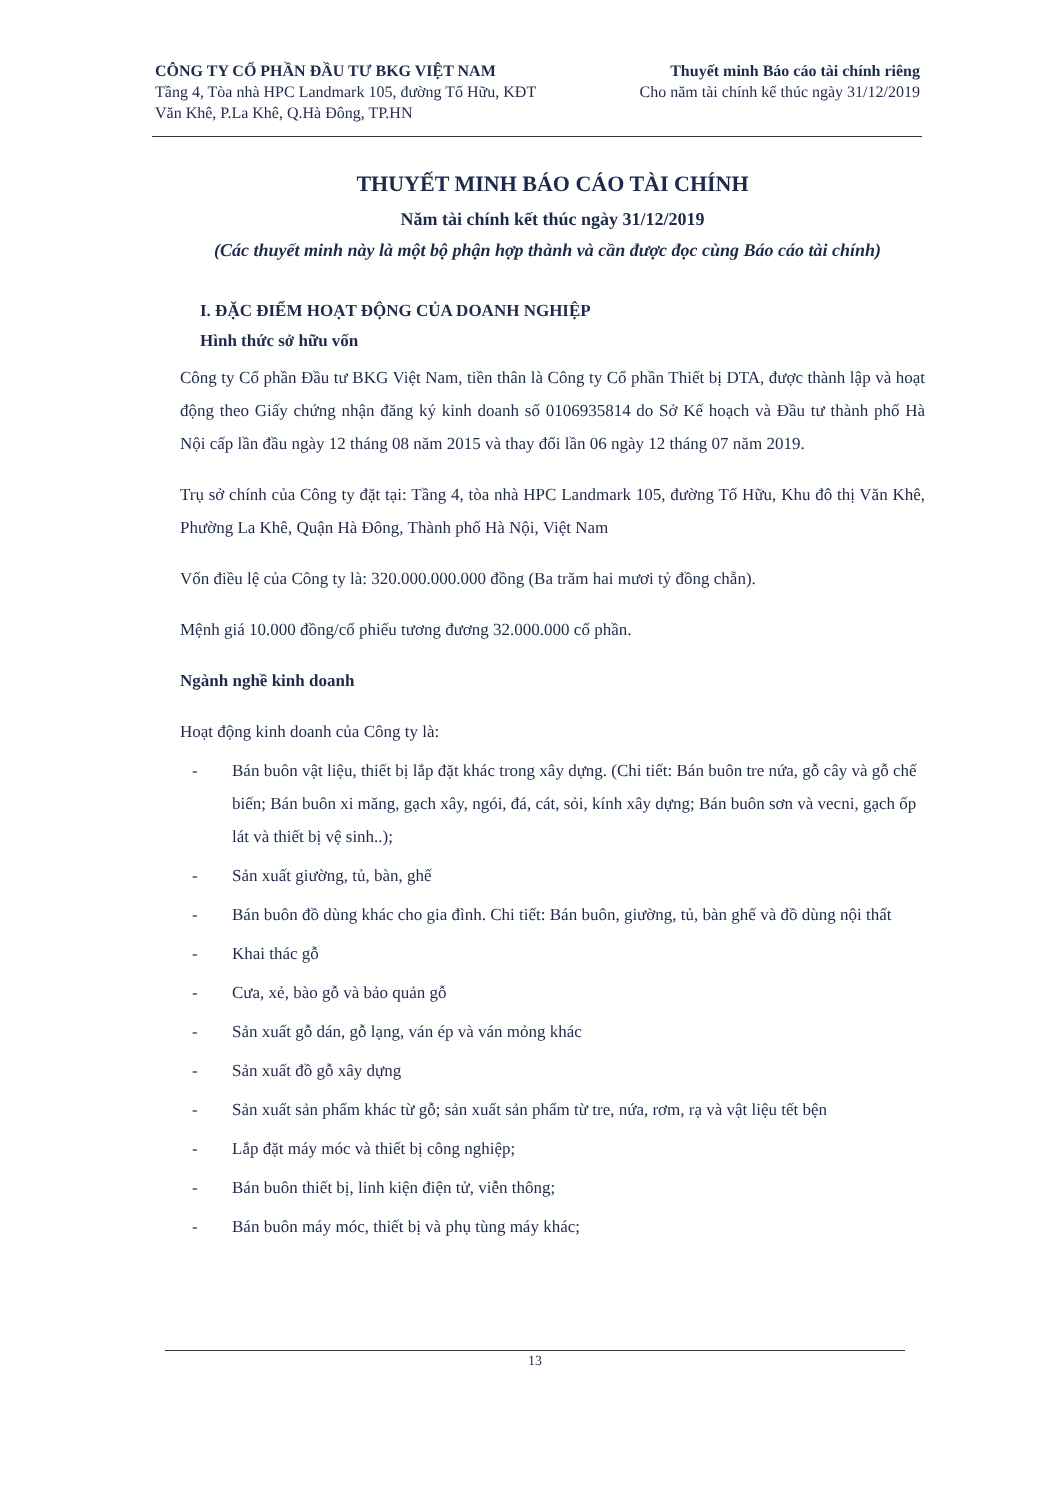CÔNG TY CỔ PHẦN ĐẦU TƯ BKG VIỆT NAM
Tầng 4, Tòa nhà HPC Landmark 105, đường Tố Hữu, KĐT
Văn Khê, P.La Khê, Q.Hà Đông, TP.HN
Thuyết minh Báo cáo tài chính riêng
Cho năm tài chính kế thúc ngày 31/12/2019
THUYẾT MINH BÁO CÁO TÀI CHÍNH
Năm tài chính kết thúc ngày 31/12/2019
(Các thuyết minh này là một bộ phận hợp thành và cần được đọc cùng Báo cáo tài chính)
I. ĐẶC ĐIỂM HOẠT ĐỘNG CỦA DOANH NGHIỆP
Hình thức sở hữu vốn
Công ty Cổ phần Đầu tư BKG Việt Nam, tiền thân là Công ty Cổ phần Thiết bị DTA, được thành lập và hoạt động theo Giấy chứng nhận đăng ký kinh doanh số 0106935814 do Sở Kế hoạch và Đầu tư thành phố Hà Nội cấp lần đầu ngày 12 tháng 08 năm 2015 và thay đổi lần 06 ngày 12 tháng 07 năm 2019.
Trụ sở chính của Công ty đặt tại: Tầng 4, tòa nhà HPC Landmark 105, đường Tố Hữu, Khu đô thị Văn Khê, Phường La Khê, Quận Hà Đông, Thành phố Hà Nội, Việt Nam
Vốn điều lệ của Công ty là: 320.000.000.000 đồng (Ba trăm hai mươi tỷ đồng chẵn).
Mệnh giá 10.000 đồng/cổ phiếu tương đương 32.000.000 cổ phần.
Ngành nghề kinh doanh
Hoạt động kinh doanh của Công ty là:
- Bán buôn vật liệu, thiết bị lắp đặt khác trong xây dựng. (Chi tiết: Bán buôn tre nứa, gỗ cây và gỗ chế biến; Bán buôn xi măng, gạch xây, ngói, đá, cát, sỏi, kính xây dựng; Bán buôn sơn và vecni, gạch ốp lát và thiết bị vệ sinh..);
- Sản xuất giường, tủ, bàn, ghế
- Bán buôn đồ dùng khác cho gia đình. Chi tiết: Bán buôn, giường, tủ, bàn ghế và đồ dùng nội thất
- Khai thác gỗ
- Cưa, xẻ, bào gỗ và bảo quản gỗ
- Sản xuất gỗ dán, gỗ lạng, ván ép và ván mỏng khác
- Sản xuất đồ gỗ xây dựng
- Sản xuất sản phẩm khác từ gỗ; sản xuất sản phẩm từ tre, nứa, rơm, rạ và vật liệu tết bện
- Lắp đặt máy móc và thiết bị công nghiệp;
- Bán buôn thiết bị, linh kiện điện tử, viễn thông;
- Bán buôn máy móc, thiết bị và phụ tùng máy khác;
13